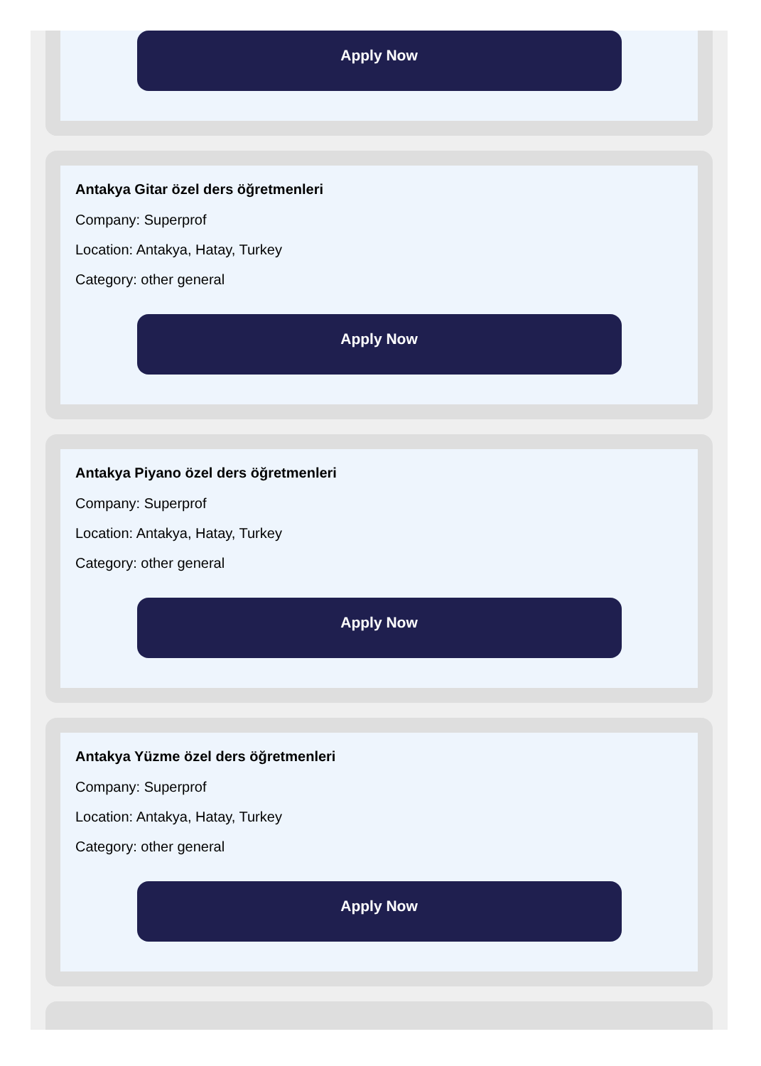Apply Now
Antakya Gitar özel ders öğretmenleri
Company: Superprof
Location: Antakya, Hatay, Turkey
Category: other general
Apply Now
Antakya Piyano özel ders öğretmenleri
Company: Superprof
Location: Antakya, Hatay, Turkey
Category: other general
Apply Now
Antakya Yüzme özel ders öğretmenleri
Company: Superprof
Location: Antakya, Hatay, Turkey
Category: other general
Apply Now